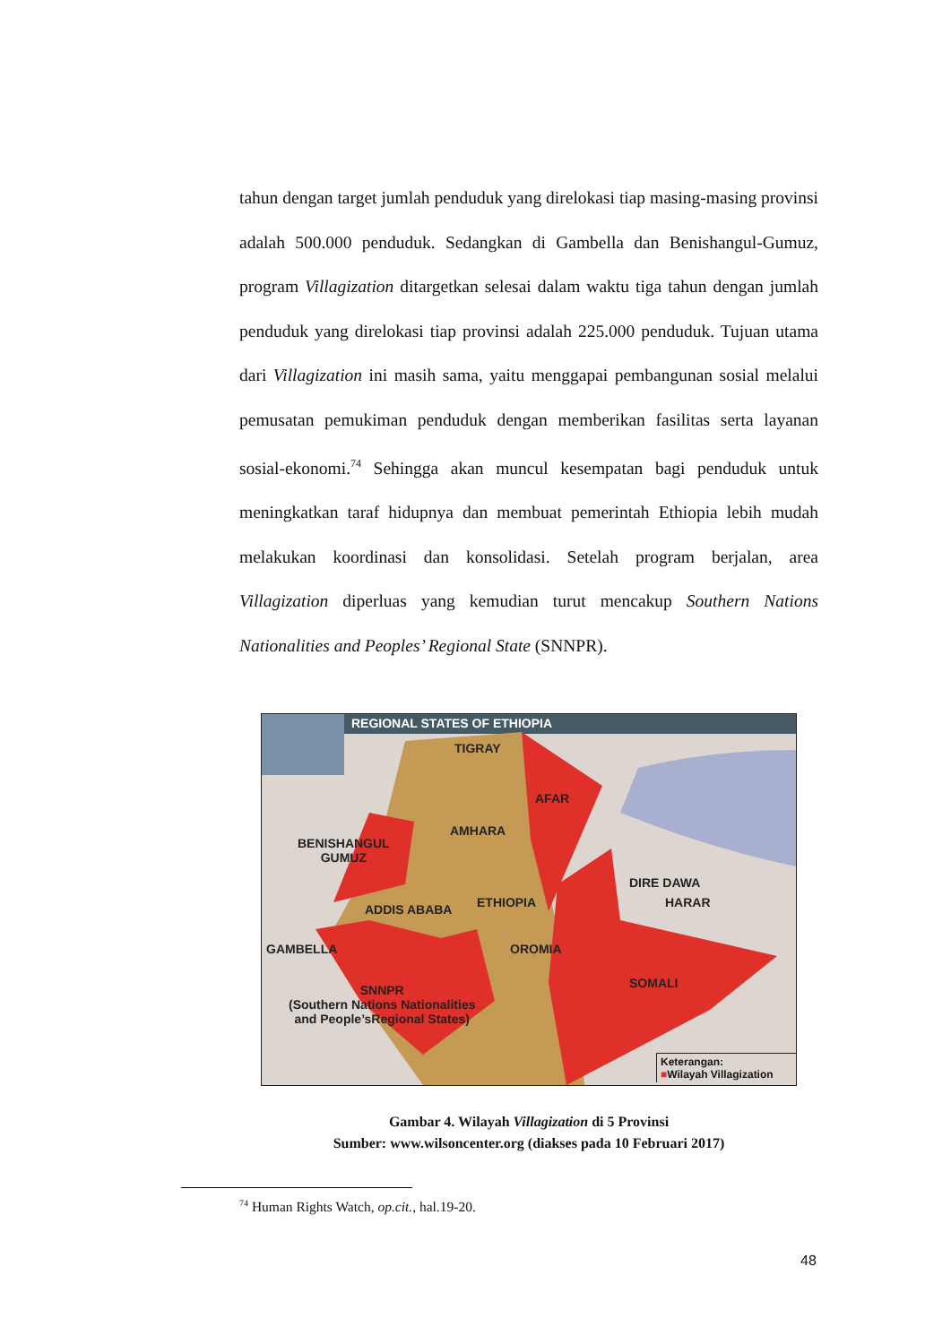tahun dengan target jumlah penduduk yang direlokasi tiap masing-masing provinsi adalah 500.000 penduduk. Sedangkan di Gambella dan Benishangul-Gumuz, program Villagization ditargetkan selesai dalam waktu tiga tahun dengan jumlah penduduk yang direlokasi tiap provinsi adalah 225.000 penduduk. Tujuan utama dari Villagization ini masih sama, yaitu menggapai pembangunan sosial melalui pemusatan pemukiman penduduk dengan memberikan fasilitas serta layanan sosial-ekonomi.<sup>74</sup> Sehingga akan muncul kesempatan bagi penduduk untuk meningkatkan taraf hidupnya dan membuat pemerintah Ethiopia lebih mudah melakukan koordinasi dan konsolidasi. Setelah program berjalan, area Villagization diperluas yang kemudian turut mencakup Southern Nations Nationalities and Peoples’ Regional State (SNNPR).
REGIONAL STATES OF ETHIOPIA
TIGRAY
AFAR
AMHARA
BENISHANGUL
GUMUZ
DIRE DAWA
HARAR
ETHIOPIA
ADDIS ABABA
GAMBELLA OROMIA
SOMALI
SNNPR
(Southern Nations Nationalities
and People’sRegional States)
Keterangan:
■Wilayah Villagization
Gambar 4. Wilayah Villagization di 5 Provinsi
Sumber: www.wilsoncenter.org (diakses pada 10 Februari 2017)
<sup>74</sup> Human Rights Watch, op.cit., hal.19-20.
48